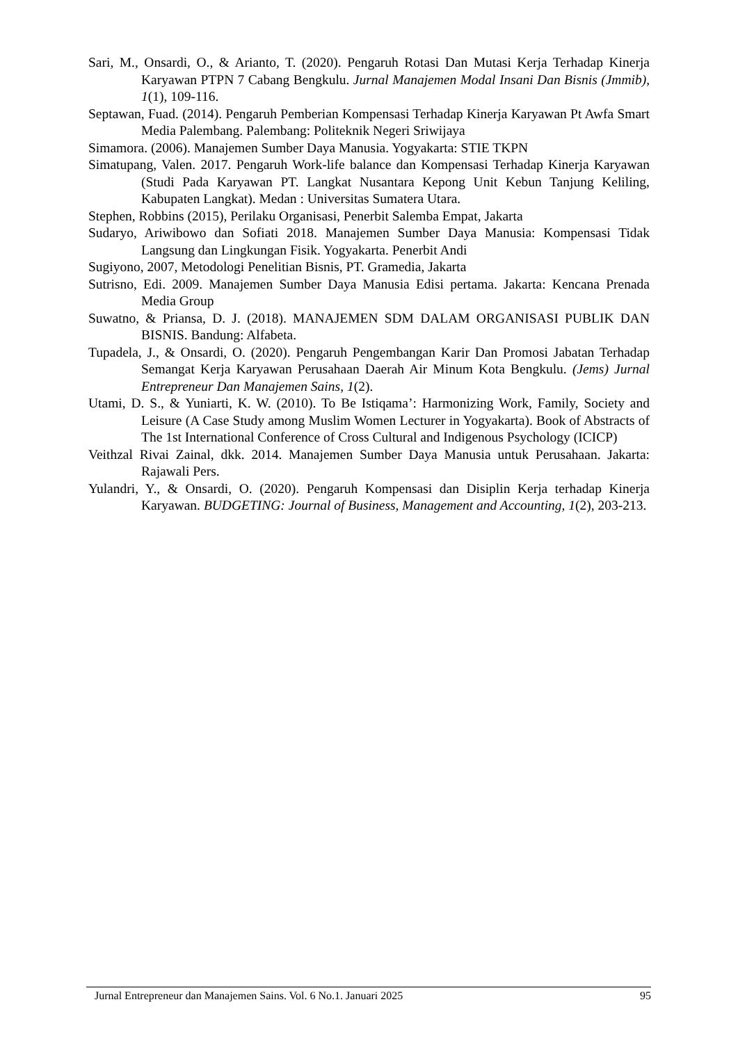Sari, M., Onsardi, O., & Arianto, T. (2020). Pengaruh Rotasi Dan Mutasi Kerja Terhadap Kinerja Karyawan PTPN 7 Cabang Bengkulu. Jurnal Manajemen Modal Insani Dan Bisnis (Jmmib), 1(1), 109-116.
Septawan, Fuad. (2014). Pengaruh Pemberian Kompensasi Terhadap Kinerja Karyawan Pt Awfa Smart Media Palembang. Palembang: Politeknik Negeri Sriwijaya
Simamora. (2006). Manajemen Sumber Daya Manusia. Yogyakarta: STIE TKPN
Simatupang, Valen. 2017. Pengaruh Work-life balance dan Kompensasi Terhadap Kinerja Karyawan (Studi Pada Karyawan PT. Langkat Nusantara Kepong Unit Kebun Tanjung Keliling, Kabupaten Langkat). Medan : Universitas Sumatera Utara.
Stephen, Robbins (2015), Perilaku Organisasi, Penerbit Salemba Empat, Jakarta
Sudaryo, Ariwibowo dan Sofiati 2018. Manajemen Sumber Daya Manusia: Kompensasi Tidak Langsung dan Lingkungan Fisik. Yogyakarta. Penerbit Andi
Sugiyono, 2007, Metodologi Penelitian Bisnis, PT. Gramedia, Jakarta
Sutrisno, Edi. 2009. Manajemen Sumber Daya Manusia Edisi pertama. Jakarta: Kencana Prenada Media Group
Suwatno, & Priansa, D. J. (2018). MANAJEMEN SDM DALAM ORGANISASI PUBLIK DAN BISNIS. Bandung: Alfabeta.
Tupadela, J., & Onsardi, O. (2020). Pengaruh Pengembangan Karir Dan Promosi Jabatan Terhadap Semangat Kerja Karyawan Perusahaan Daerah Air Minum Kota Bengkulu. (Jems) Jurnal Entrepreneur Dan Manajemen Sains, 1(2).
Utami, D. S., & Yuniarti, K. W. (2010). To Be Istiqama’: Harmonizing Work, Family, Society and Leisure (A Case Study among Muslim Women Lecturer in Yogyakarta). Book of Abstracts of The 1st International Conference of Cross Cultural and Indigenous Psychology (ICICP)
Veithzal Rivai Zainal, dkk. 2014. Manajemen Sumber Daya Manusia untuk Perusahaan. Jakarta: Rajawali Pers.
Yulandri, Y., & Onsardi, O. (2020). Pengaruh Kompensasi dan Disiplin Kerja terhadap Kinerja Karyawan. BUDGETING: Journal of Business, Management and Accounting, 1(2), 203-213.
Jurnal Entrepreneur dan Manajemen Sains. Vol. 6 No.1. Januari 2025 95